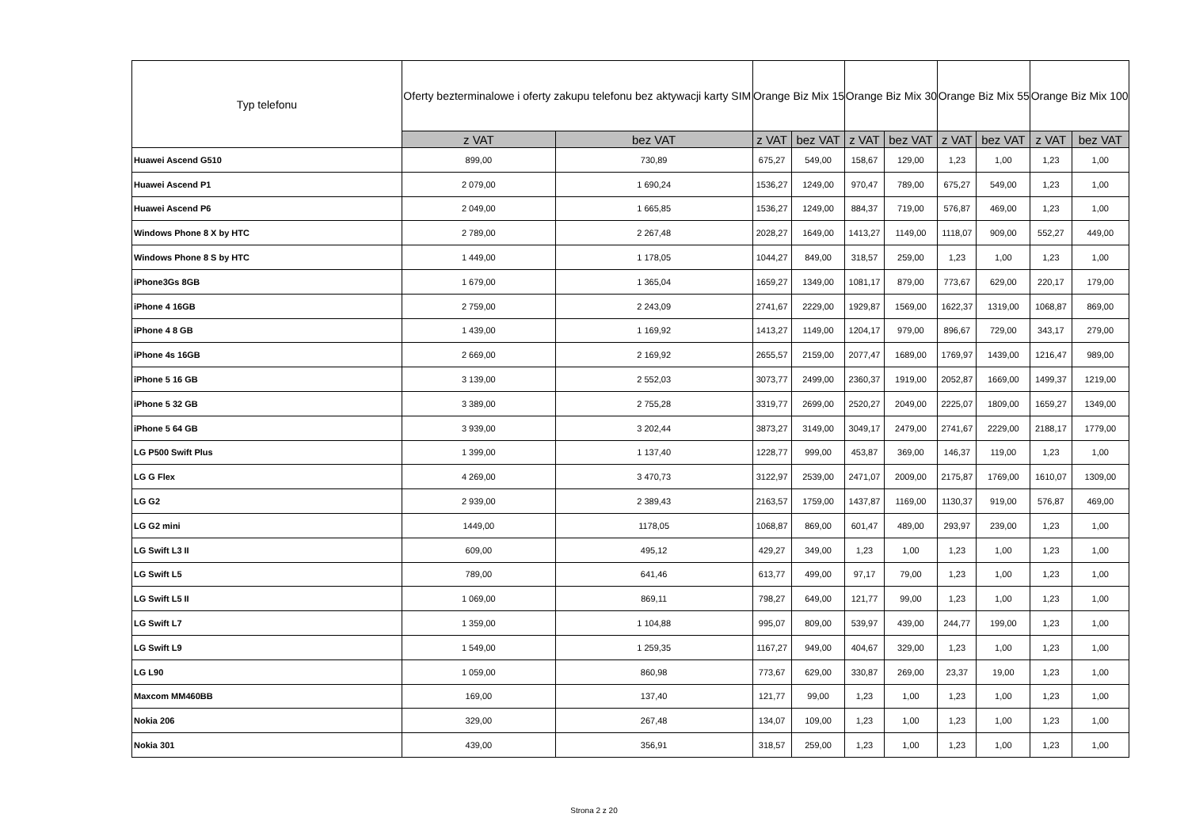| Typ telefonu | Oferty bezterminalowe i oferty zakupu telefonu bez aktywacji karty SIM | | Orange Biz Mix 15 | | Orange Biz Mix 30 | | Orange Biz Mix 55 | | Orange Biz Mix 100 | |
| --- | --- | --- | --- | --- | --- | --- | --- | --- | --- | --- |
| | z VAT | bez VAT | z VAT | bez VAT | z VAT | bez VAT | z VAT | bez VAT | z VAT | bez VAT |
| Huawei Ascend G510 | 899,00 | 730,89 | 675,27 | 549,00 | 158,67 | 129,00 | 1,23 | 1,00 | 1,23 | 1,00 |
| Huawei Ascend P1 | 2 079,00 | 1 690,24 | 1536,27 | 1249,00 | 970,47 | 789,00 | 675,27 | 549,00 | 1,23 | 1,00 |
| Huawei Ascend P6 | 2 049,00 | 1 665,85 | 1536,27 | 1249,00 | 884,37 | 719,00 | 576,87 | 469,00 | 1,23 | 1,00 |
| Windows Phone 8 X by HTC | 2 789,00 | 2 267,48 | 2028,27 | 1649,00 | 1413,27 | 1149,00 | 1118,07 | 909,00 | 552,27 | 449,00 |
| Windows Phone 8 S by HTC | 1 449,00 | 1 178,05 | 1044,27 | 849,00 | 318,57 | 259,00 | 1,23 | 1,00 | 1,23 | 1,00 |
| iPhone3Gs 8GB | 1 679,00 | 1 365,04 | 1659,27 | 1349,00 | 1081,17 | 879,00 | 773,67 | 629,00 | 220,17 | 179,00 |
| iPhone 4 16GB | 2 759,00 | 2 243,09 | 2741,67 | 2229,00 | 1929,87 | 1569,00 | 1622,37 | 1319,00 | 1068,87 | 869,00 |
| iPhone 4 8 GB | 1 439,00 | 1 169,92 | 1413,27 | 1149,00 | 1204,17 | 979,00 | 896,67 | 729,00 | 343,17 | 279,00 |
| iPhone 4s 16GB | 2 669,00 | 2 169,92 | 2655,57 | 2159,00 | 2077,47 | 1689,00 | 1769,97 | 1439,00 | 1216,47 | 989,00 |
| iPhone 5 16 GB | 3 139,00 | 2 552,03 | 3073,77 | 2499,00 | 2360,37 | 1919,00 | 2052,87 | 1669,00 | 1499,37 | 1219,00 |
| iPhone 5 32 GB | 3 389,00 | 2 755,28 | 3319,77 | 2699,00 | 2520,27 | 2049,00 | 2225,07 | 1809,00 | 1659,27 | 1349,00 |
| iPhone 5 64 GB | 3 939,00 | 3 202,44 | 3873,27 | 3149,00 | 3049,17 | 2479,00 | 2741,67 | 2229,00 | 2188,17 | 1779,00 |
| LG P500 Swift Plus | 1 399,00 | 1 137,40 | 1228,77 | 999,00 | 453,87 | 369,00 | 146,37 | 119,00 | 1,23 | 1,00 |
| LG G Flex | 4 269,00 | 3 470,73 | 3122,97 | 2539,00 | 2471,07 | 2009,00 | 2175,87 | 1769,00 | 1610,07 | 1309,00 |
| LG G2 | 2 939,00 | 2 389,43 | 2163,57 | 1759,00 | 1437,87 | 1169,00 | 1130,37 | 919,00 | 576,87 | 469,00 |
| LG G2 mini | 1449,00 | 1178,05 | 1068,87 | 869,00 | 601,47 | 489,00 | 293,97 | 239,00 | 1,23 | 1,00 |
| LG Swift L3 II | 609,00 | 495,12 | 429,27 | 349,00 | 1,23 | 1,00 | 1,23 | 1,00 | 1,23 | 1,00 |
| LG Swift L5 | 789,00 | 641,46 | 613,77 | 499,00 | 97,17 | 79,00 | 1,23 | 1,00 | 1,23 | 1,00 |
| LG Swift L5 II | 1 069,00 | 869,11 | 798,27 | 649,00 | 121,77 | 99,00 | 1,23 | 1,00 | 1,23 | 1,00 |
| LG Swift L7 | 1 359,00 | 1 104,88 | 995,07 | 809,00 | 539,97 | 439,00 | 244,77 | 199,00 | 1,23 | 1,00 |
| LG Swift L9 | 1 549,00 | 1 259,35 | 1167,27 | 949,00 | 404,67 | 329,00 | 1,23 | 1,00 | 1,23 | 1,00 |
| LG L90 | 1 059,00 | 860,98 | 773,67 | 629,00 | 330,87 | 269,00 | 23,37 | 19,00 | 1,23 | 1,00 |
| Maxcom MM460BB | 169,00 | 137,40 | 121,77 | 99,00 | 1,23 | 1,00 | 1,23 | 1,00 | 1,23 | 1,00 |
| Nokia 206 | 329,00 | 267,48 | 134,07 | 109,00 | 1,23 | 1,00 | 1,23 | 1,00 | 1,23 | 1,00 |
| Nokia 301 | 439,00 | 356,91 | 318,57 | 259,00 | 1,23 | 1,00 | 1,23 | 1,00 | 1,23 | 1,00 |
Strona 2 z 20